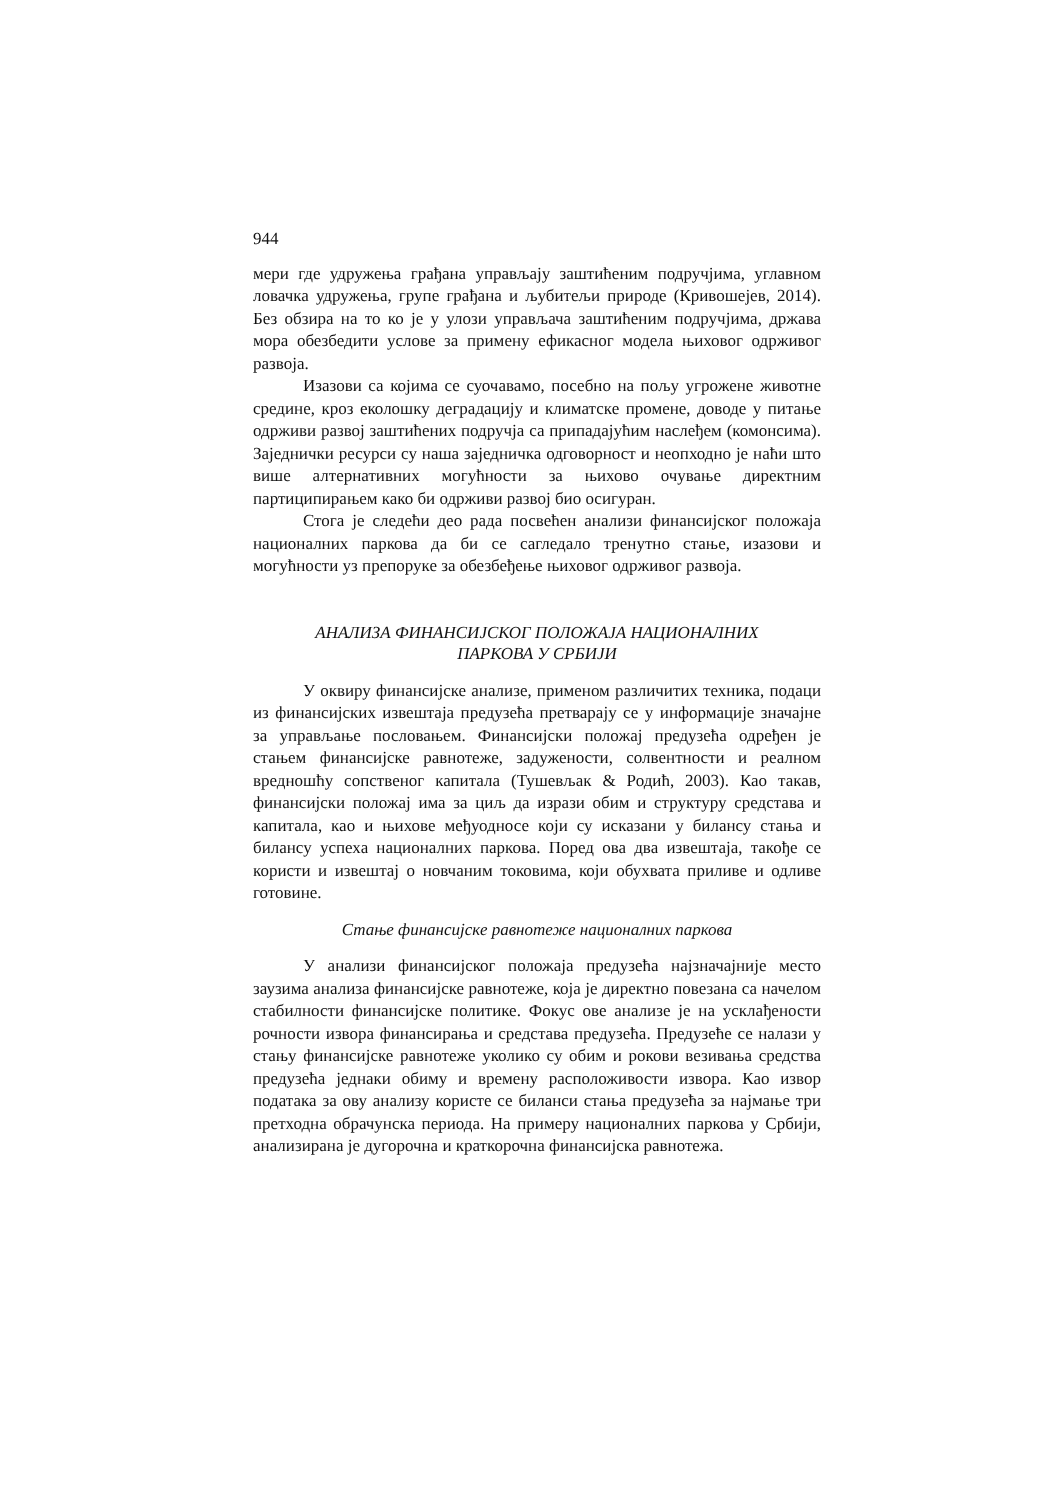944
мери где удружења грађана управљају заштићеним подручјима, углавном ловачка удружења, групе грађана и љубитељи природе (Кривошејев, 2014). Без обзира на то ко је у улози управљача заштићеним подручјима, држава мора обезбедити услове за примену ефикасног модела њиховог одрживог развоја.
Изазови са којима се суочавамо, посебно на пољу угрожене животне средине, кроз еколошку деградацију и климатске промене, доводе у питање одрживи развој заштићених подручја са припадајућим наслеђем (комонсима). Заједнички ресурси су наша заједничка одговорност и неопходно је наћи што више алтернативних могућности за њихово очување директним партиципирањем како би одрживи развој био осигуран.
Стога је следећи део рада посвећен анализи финансијског положаја националних паркова да би се сагледало тренутно стање, изазови и могућности уз препоруке за обезбеђење њиховог одрживог развоја.
АНАЛИЗА ФИНАНСИЈСКОГ ПОЛОЖАЈА НАЦИОНАЛНИХ
ПАРКОВА У СРБИЈИ
У оквиру финансијске анализе, применом различитих техника, подаци из финансијских извештаја предузећа претварају се у информације значајне за управљање пословањем. Финансијски положај предузећа одређен је стањем финансијске равнотеже, задужености, солвентности и реалном вредношћу сопственог капитала (Тушевљак & Родић, 2003). Као такав, финансијски положај има за циљ да изрази обим и структуру средстава и капитала, као и њихове међуодносе који су исказани у билансу стања и билансу успеха националних паркова. Поред ова два извештаја, такође се користи и извештај о новчаним токовима, који обухвата приливе и одливе готовине.
Стање финансијске равнотеже националних паркова
У анализи финансијског положаја предузећа најзначајније место заузима анализа финансијске равнотеже, која је директно повезана са начелом стабилности финансијске политике. Фокус ове анализе је на усклађености рочности извора финансирања и средстава предузећа. Предузеће се налази у стању финансијске равнотеже уколико су обим и рокови везивања средства предузећа једнаки обиму и времену расположивости извора. Као извор података за ову анализу користе се биланси стања предузећа за најмање три претходна обрачунска периода. На примеру националних паркова у Србији, анализирана је дугорочна и краткорочна финансијска равнотежа.